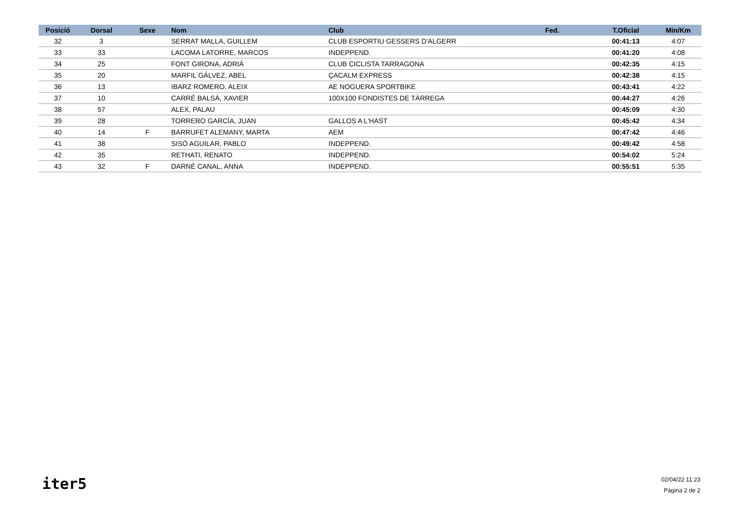| Posició | Dorsal | Sexe | Nom | Club | Fed. | T.Oficial | Min/Km |
| --- | --- | --- | --- | --- | --- | --- | --- |
| 32 | 3 | | SERRAT MALLA, GUILLEM | CLUB ESPORTIU GESSERS D'ALGERR | | 00:41:13 | 4:07 |
| 33 | 33 | | LACOMA LATORRE, MARCOS | INDEPPEND. | | 00:41:20 | 4:08 |
| 34 | 25 | | FONT GIRONA, ADRIÀ | CLUB CICLISTA TARRAGONA | | 00:42:35 | 4:15 |
| 35 | 20 | | MARFIL GÁLVEZ, ABEL | ÇACALM EXPRESS | | 00:42:38 | 4:15 |
| 36 | 13 | | IBARZ ROMERO, ALEIX | AE NOGUERA SPORTBIKE | | 00:43:41 | 4:22 |
| 37 | 10 | | CARRÉ BALSÀ, XAVIER | 100X100 FONDISTES DE TÀRREGA | | 00:44:27 | 4:26 |
| 38 | 57 | | ALEX, PALAU | | | 00:45:09 | 4:30 |
| 39 | 28 | | TORRERO GARCÍA, JUAN | GALLOS A L'HAST | | 00:45:42 | 4:34 |
| 40 | 14 | F | BARRUFET ALEMANY, MARTA | AEM | | 00:47:42 | 4:46 |
| 41 | 38 | | SISÓ AGUILAR, PABLO | INDEPPEND. | | 00:49:42 | 4:58 |
| 42 | 35 | | RETHATI, RENATO | INDEPPEND. | | 00:54:02 | 5:24 |
| 43 | 32 | F | DARNÉ CANAL, ANNA | INDEPPEND. | | 00:55:51 | 5:35 |
iter5
02/04/22 11:23
Página 2 de 2